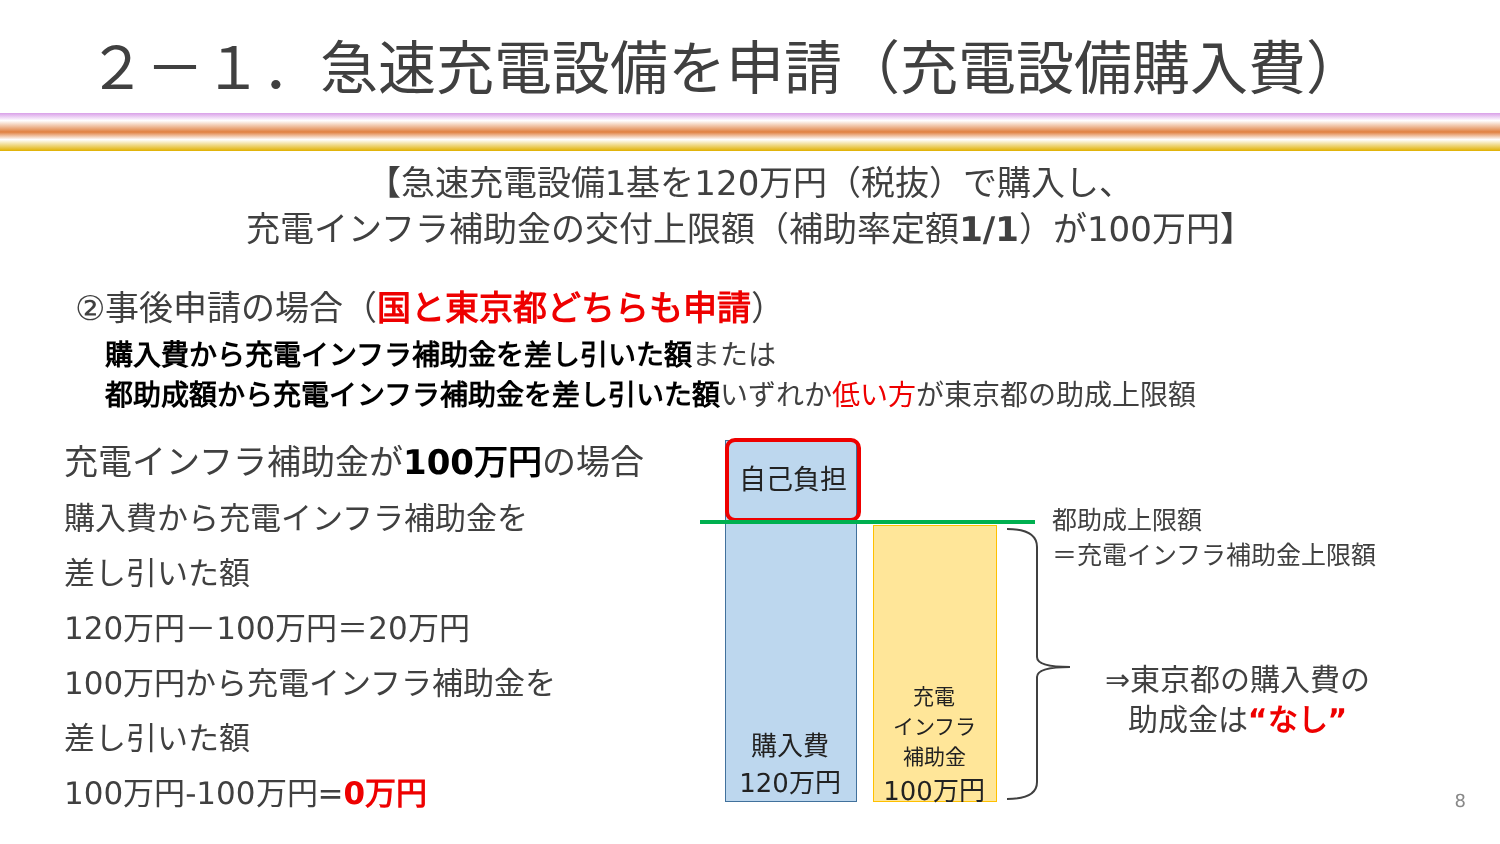２－１．急速充電設備を申請（充電設備購入費）
【急速充電設備1基を120万円（税抜）で購入し、
充電インフラ補助金の交付上限額（補助率定額1/1）が100万円】
②事後申請の場合（国と東京都どちらも申請）
購入費から充電インフラ補助金を差し引いた額または
都助成額から充電インフラ補助金を差し引いた額いずれか低い方が東京都の助成上限額
充電インフラ補助金が100万円の場合
購入費から充電インフラ補助金を
差し引いた額
120万円－100万円＝20万円
100万円から充電インフラ補助金を
差し引いた額
100万円-100万円=0万円
自己負担
購入費
120万円
充電
インフラ
補助金
100万円
都助成上限額
＝充電インフラ補助金上限額
⇒東京都の購入費の
助成金は“なし”
8